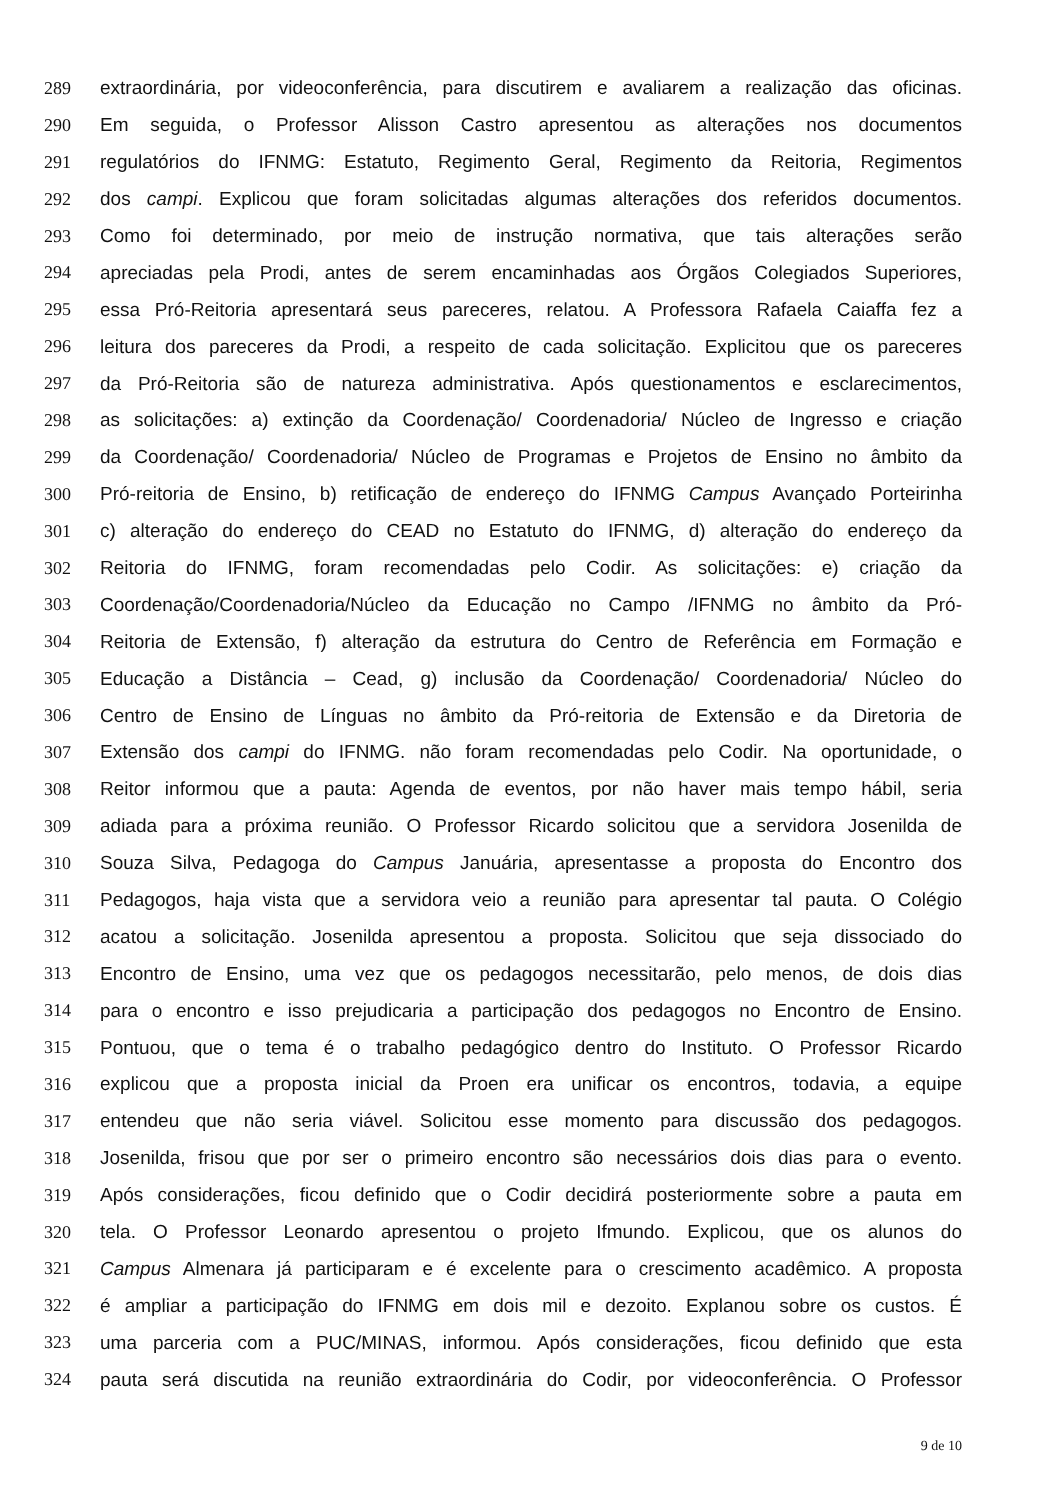289 extraordinária, por videoconferência, para discutirem e avaliarem a realização das oficinas.
290 Em seguida, o Professor Alisson Castro apresentou as alterações nos documentos
291 regulatórios do IFNMG: Estatuto, Regimento Geral, Regimento da Reitoria, Regimentos
292 dos campi. Explicou que foram solicitadas algumas alterações dos referidos documentos.
293 Como foi determinado, por meio de instrução normativa, que tais alterações serão
294 apreciadas pela Prodi, antes de serem encaminhadas aos Órgãos Colegiados Superiores,
295 essa Pró-Reitoria apresentará seus pareceres, relatou. A Professora Rafaela Caiaffa fez a
296 leitura dos pareceres da Prodi, a respeito de cada solicitação. Explicitou que os pareceres
297 da Pró-Reitoria são de natureza administrativa. Após questionamentos e esclarecimentos,
298 as solicitações: a) extinção da Coordenação/ Coordenadoria/ Núcleo de Ingresso e criação
299 da Coordenação/ Coordenadoria/ Núcleo de Programas e Projetos de Ensino no âmbito da
300 Pró-reitoria de Ensino, b) retificação de endereço do IFNMG Campus Avançado Porteirinha
301 c) alteração do endereço do CEAD no Estatuto do IFNMG, d) alteração do endereço da
302 Reitoria do IFNMG, foram recomendadas pelo Codir. As solicitações: e) criação da
303 Coordenação/Coordenadoria/Núcleo da Educação no Campo /IFNMG no âmbito da Pró-
304 Reitoria de Extensão, f) alteração da estrutura do Centro de Referência em Formação e
305 Educação a Distância – Cead, g) inclusão da Coordenação/ Coordenadoria/ Núcleo do
306 Centro de Ensino de Línguas no âmbito da Pró-reitoria de Extensão e da Diretoria de
307 Extensão dos campi do IFNMG. não foram recomendadas pelo Codir. Na oportunidade, o
308 Reitor informou que a pauta: Agenda de eventos, por não haver mais tempo hábil, seria
309 adiada para a próxima reunião. O Professor Ricardo solicitou que a servidora Josenilda de
310 Souza Silva, Pedagoga do Campus Januária, apresentasse a proposta do Encontro dos
311 Pedagogos, haja vista que a servidora veio a reunião para apresentar tal pauta. O Colégio
312 acatou a solicitação. Josenilda apresentou a proposta. Solicitou que seja dissociado do
313 Encontro de Ensino, uma vez que os pedagogos necessitarão, pelo menos, de dois dias
314 para o encontro e isso prejudicaria a participação dos pedagogos no Encontro de Ensino.
315 Pontuou, que o tema é o trabalho pedagógico dentro do Instituto. O Professor Ricardo
316 explicou que a proposta inicial da Proen era unificar os encontros, todavia, a equipe
317 entendeu que não seria viável. Solicitou esse momento para discussão dos pedagogos.
318 Josenilda, frisou que por ser o primeiro encontro são necessários dois dias para o evento.
319 Após considerações, ficou definido que o Codir decidirá posteriormente sobre a pauta em
320 tela. O Professor Leonardo apresentou o projeto Ifmundo. Explicou, que os alunos do
321 Campus Almenara já participaram e é excelente para o crescimento acadêmico. A proposta
322 é ampliar a participação do IFNMG em dois mil e dezoito. Explanou sobre os custos. É
323 uma parceria com a PUC/MINAS, informou. Após considerações, ficou definido que esta
324 pauta será discutida na reunião extraordinária do Codir, por videoconferência. O Professor
9 de 10